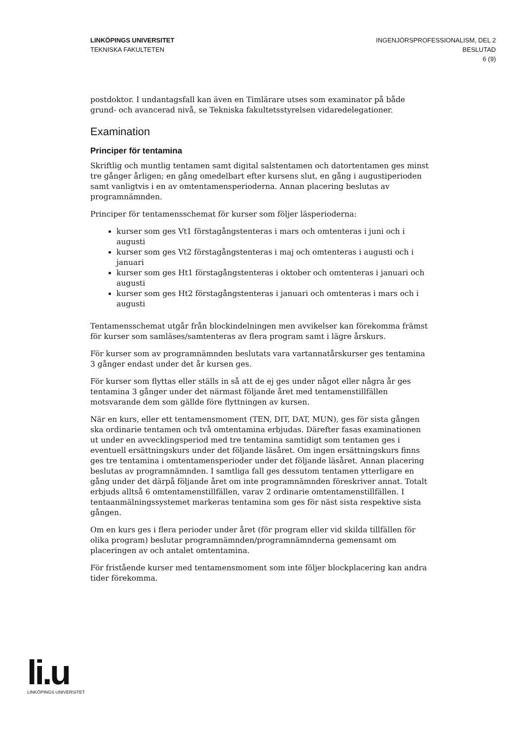LINKÖPINGS UNIVERSITET
TEKNISKA FAKULTETEN
INGENJÖRSPROFESSIONALISM, DEL 2
BESLUTAD
6 (9)
postdoktor. I undantagsfall kan även en Timlärare utses som examinator på både grund- och avancerad nivå, se Tekniska fakultetsstyrelsen vidaredelegationer.
Examination
Principer för tentamina
Skriftlig och muntlig tentamen samt digital salstentamen och datortentamen ges minst tre gånger årligen; en gång omedelbart efter kursens slut, en gång i augustiperioden samt vanligtvis i en av omtentamensperioderna. Annan placering beslutas av programnämnden.
Principer för tentamensschemat för kurser som följer läsperioderna:
kurser som ges Vt1 förstagångstenteras i mars och omtenteras i juni och i augusti
kurser som ges Vt2 förstagångstenteras i maj och omtenteras i augusti och i januari
kurser som ges Ht1 förstagångstenteras i oktober och omtenteras i januari och augusti
kurser som ges Ht2 förstagångstenteras i januari och omtenteras i mars och i augusti
Tentamensschemat utgår från blockindelningen men avvikelser kan förekomma främst för kurser som samläses/samtenteras av flera program samt i lägre årskurs.
För kurser som av programnämnden beslutats vara vartannatårskurser ges tentamina 3 gånger endast under det år kursen ges.
För kurser som flyttas eller ställs in så att de ej ges under något eller några år ges tentamina 3 gånger under det närmast följande året med tentamenstillfällen motsvarande dem som gällde före flyttningen av kursen.
När en kurs, eller ett tentamensmoment (TEN, DIT, DAT, MUN), ges för sista gången ska ordinarie tentamen och två omtentamina erbjudas. Därefter fasas examinationen ut under en avvecklingsperiod med tre tentamina samtidigt som tentamen ges i eventuell ersättningskurs under det följande läsåret. Om ingen ersättningskurs finns ges tre tentamina i omtentamensperioder under det följande läsåret. Annan placering beslutas av programnämnden. I samtliga fall ges dessutom tentamen ytterligare en gång under det därpå följande året om inte programnämnden föreskriver annat. Totalt erbjuds alltså 6 omtentamenstillfällen, varav 2 ordinarie omtentamenstillfällen. I tentaanmälningssystemet markeras tentamina som ges för näst sista respektive sista gången.
Om en kurs ges i flera perioder under året (för program eller vid skilda tillfällen för olika program) beslutar programnämnden/programnämnderna gemensamt om placeringen av och antalet omtentamina.
För fristående kurser med tentamensmoment som inte följer blockplacering kan andra tider förekomma.
li.u
LINKÖPINGS UNIVERSITET